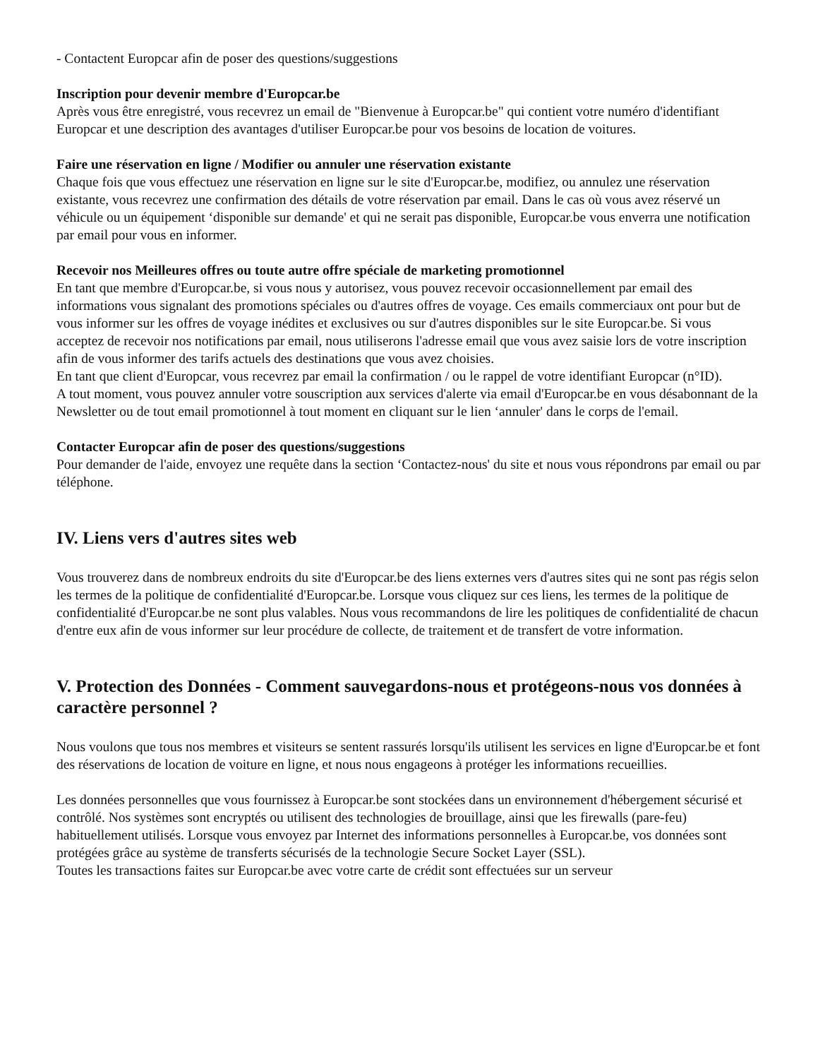- Contactent Europcar afin de poser des questions/suggestions
Inscription pour devenir membre d'Europcar.be
Après vous être enregistré, vous recevrez un email de "Bienvenue à Europcar.be" qui contient votre numéro d'identifiant Europcar et une description des avantages d'utiliser Europcar.be pour vos besoins de location de voitures.
Faire une réservation en ligne / Modifier ou annuler une réservation existante
Chaque fois que vous effectuez une réservation en ligne sur le site d'Europcar.be, modifiez, ou annulez une réservation existante, vous recevrez une confirmation des détails de votre réservation par email. Dans le cas où vous avez réservé un véhicule ou un équipement ‘disponible sur demande' et qui ne serait pas disponible, Europcar.be vous enverra une notification par email pour vous en informer.
Recevoir nos Meilleures offres ou toute autre offre spéciale de marketing promotionnel
En tant que membre d'Europcar.be, si vous nous y autorisez, vous pouvez recevoir occasionnellement par email des informations vous signalant des promotions spéciales ou d'autres offres de voyage. Ces emails commerciaux ont pour but de vous informer sur les offres de voyage inédites et exclusives ou sur d'autres disponibles sur le site Europcar.be. Si vous acceptez de recevoir nos notifications par email, nous utiliserons l'adresse email que vous avez saisie lors de votre inscription afin de vous informer des tarifs actuels des destinations que vous avez choisies.
En tant que client d'Europcar, vous recevrez par email la confirmation / ou le rappel de votre identifiant Europcar (n°ID).
A tout moment, vous pouvez annuler votre souscription aux services d'alerte via email d'Europcar.be en vous désabonnant de la Newsletter ou de tout email promotionnel à tout moment en cliquant sur le lien ‘annuler' dans le corps de l'email.
Contacter Europcar afin de poser des questions/suggestions
Pour demander de l'aide, envoyez une requête dans la section ‘Contactez-nous' du site et nous vous répondrons par email ou par téléphone.
IV. Liens vers d'autres sites web
Vous trouverez dans de nombreux endroits du site d'Europcar.be des liens externes vers d'autres sites qui ne sont pas régis selon les termes de la politique de confidentialité d'Europcar.be. Lorsque vous cliquez sur ces liens, les termes de la politique de confidentialité d'Europcar.be ne sont plus valables. Nous vous recommandons de lire les politiques de confidentialité de chacun d'entre eux afin de vous informer sur leur procédure de collecte, de traitement et de transfert de votre information.
V. Protection des Données - Comment sauvegardons-nous et protégeons-nous vos données à caractère personnel ?
Nous voulons que tous nos membres et visiteurs se sentent rassurés lorsqu'ils utilisent les services en ligne d'Europcar.be et font des réservations de location de voiture en ligne, et nous nous engageons à protéger les informations recueillies.
Les données personnelles que vous fournissez à Europcar.be sont stockées dans un environnement d'hébergement sécurisé et contrôlé. Nos systèmes sont encryptés ou utilisent des technologies de brouillage, ainsi que les firewalls (pare-feu) habituellement utilisés. Lorsque vous envoyez par Internet des informations personnelles à Europcar.be, vos données sont protégées grâce au système de transferts sécurisés de la technologie Secure Socket Layer (SSL).
Toutes les transactions faites sur Europcar.be avec votre carte de crédit sont effectuées sur un serveur